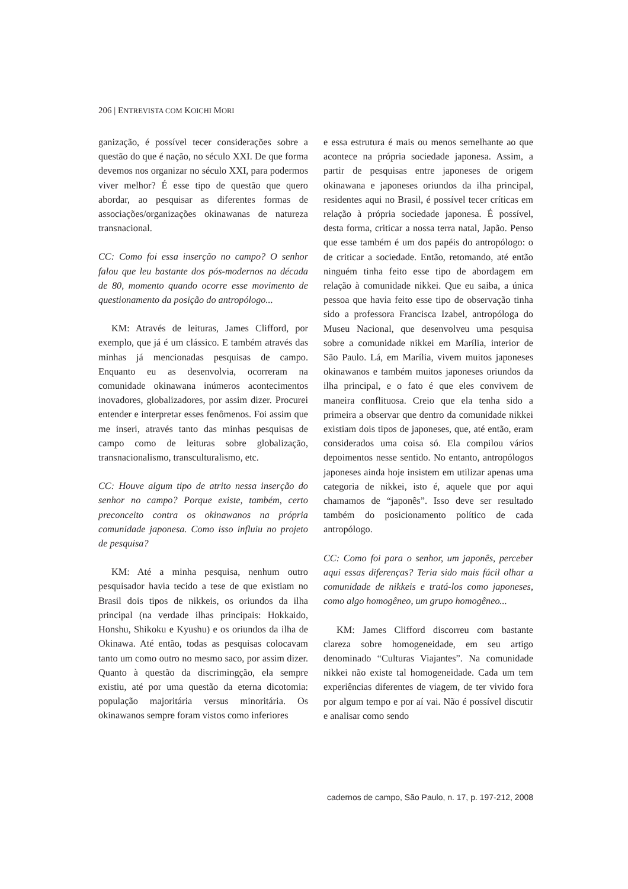206 | ENTREVISTA COM KOICHI MORI
ganização, é possível tecer considerações sobre a questão do que é nação, no século XXI. De que forma devemos nos organizar no século XXI, para podermos viver melhor? É esse tipo de questão que quero abordar, ao pesquisar as diferentes formas de associações/organizações okinawanas de natureza transnacional.
CC: Como foi essa inserção no campo? O senhor falou que leu bastante dos pós-modernos na década de 80, momento quando ocorre esse movimento de questionamento da posição do antropólogo...
KM: Através de leituras, James Clifford, por exemplo, que já é um clássico. E também através das minhas já mencionadas pesquisas de campo. Enquanto eu as desenvolvia, ocorreram na comunidade okinawana inúmeros acontecimentos inovadores, globalizadores, por assim dizer. Procurei entender e interpretar esses fenômenos. Foi assim que me inseri, através tanto das minhas pesquisas de campo como de leituras sobre globalização, transnacionalismo, transculturalismo, etc.
CC: Houve algum tipo de atrito nessa inserção do senhor no campo? Porque existe, também, certo preconceito contra os okinawanos na própria comunidade japonesa. Como isso influiu no projeto de pesquisa?
KM: Até a minha pesquisa, nenhum outro pesquisador havia tecido a tese de que existiam no Brasil dois tipos de nikkeis, os oriundos da ilha principal (na verdade ilhas principais: Hokkaido, Honshu, Shikoku e Kyushu) e os oriundos da ilha de Okinawa. Até então, todas as pesquisas colocavam tanto um como outro no mesmo saco, por assim dizer. Quanto à questão da discrimingção, ela sempre existiu, até por uma questão da eterna dicotomia: população majoritária versus minoritária. Os okinawanos sempre foram vistos como inferiores
e essa estrutura é mais ou menos semelhante ao que acontece na própria sociedade japonesa. Assim, a partir de pesquisas entre japoneses de origem okinawana e japoneses oriundos da ilha principal, residentes aqui no Brasil, é possível tecer críticas em relação à própria sociedade japonesa. É possível, desta forma, criticar a nossa terra natal, Japão. Penso que esse também é um dos papéis do antropólogo: o de criticar a sociedade. Então, retomando, até então ninguém tinha feito esse tipo de abordagem em relação à comunidade nikkei. Que eu saiba, a única pessoa que havia feito esse tipo de observação tinha sido a professora Francisca Izabel, antropóloga do Museu Nacional, que desenvolveu uma pesquisa sobre a comunidade nikkei em Marília, interior de São Paulo. Lá, em Marília, vivem muitos japoneses okinawanos e também muitos japoneses oriundos da ilha principal, e o fato é que eles convivem de maneira conflituosa. Creio que ela tenha sido a primeira a observar que dentro da comunidade nikkei existiam dois tipos de japoneses, que, até então, eram considerados uma coisa só. Ela compilou vários depoimentos nesse sentido. No entanto, antropólogos japoneses ainda hoje insistem em utilizar apenas uma categoria de nikkei, isto é, aquele que por aqui chamamos de “japonês”. Isso deve ser resultado também do posicionamento político de cada antropólogo.
CC: Como foi para o senhor, um japonês, perceber aqui essas diferenças? Teria sido mais fácil olhar a comunidade de nikkeis e tratá-los como japoneses, como algo homogêneo, um grupo homogêneo...
KM: James Clifford discorreu com bastante clareza sobre homogeneidade, em seu artigo denominado “Culturas Viajantes”. Na comunidade nikkei não existe tal homogeneidade. Cada um tem experiências diferentes de viagem, de ter vivido fora por algum tempo e por aí vai. Não é possível discutir e analisar como sendo
cadernos de campo, São Paulo, n. 17, p. 197-212, 2008